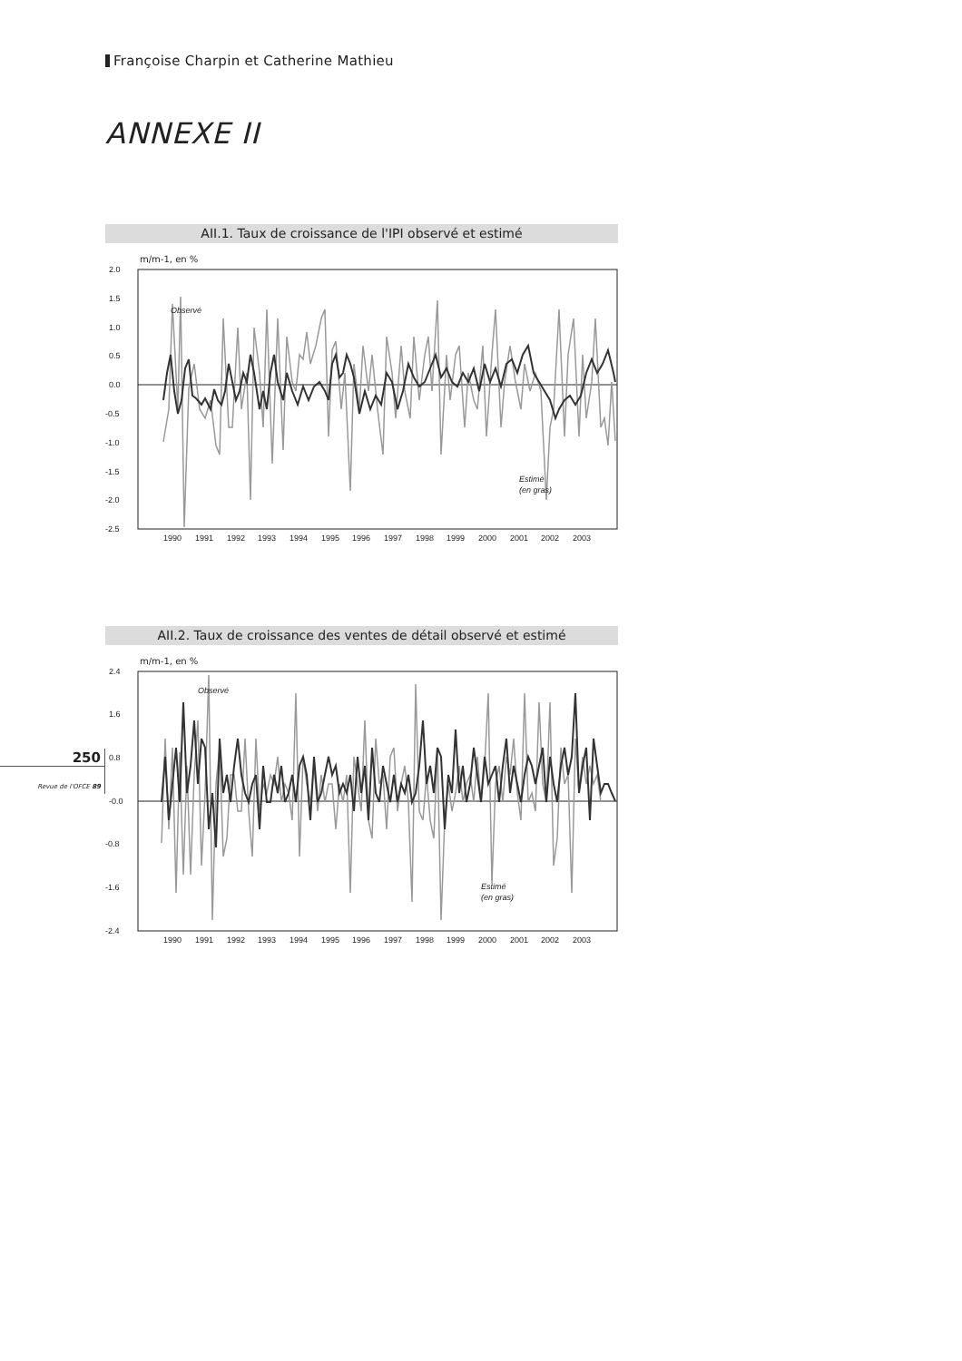Françoise Charpin et Catherine Mathieu
ANNEXE II
AII.1. Taux de croissance de l'IPI observé et estimé
m/m-1, en %
2.0
1.5
1.0
0.5
0.0
-0.5
-1.0
-1.5
-2.0
-2.5
Observé
Estimé
(en gras)
1990
1991
1992
1993
1994
1995
1996
1997
1998
1999
2000
2001
2002
2003
AII.2. Taux de croissance des ventes de détail observé et estimé
m/m-1, en %
2.4
1.6
0.8
-0.0
-0.8
-1.6
-2.4
Observé
Estimé
(en gras)
1990
1991
1992
1993
1994
1995
1996
1997
1998
1999
2000
2001
2002
2003
250
Revue de l'OFCE 89